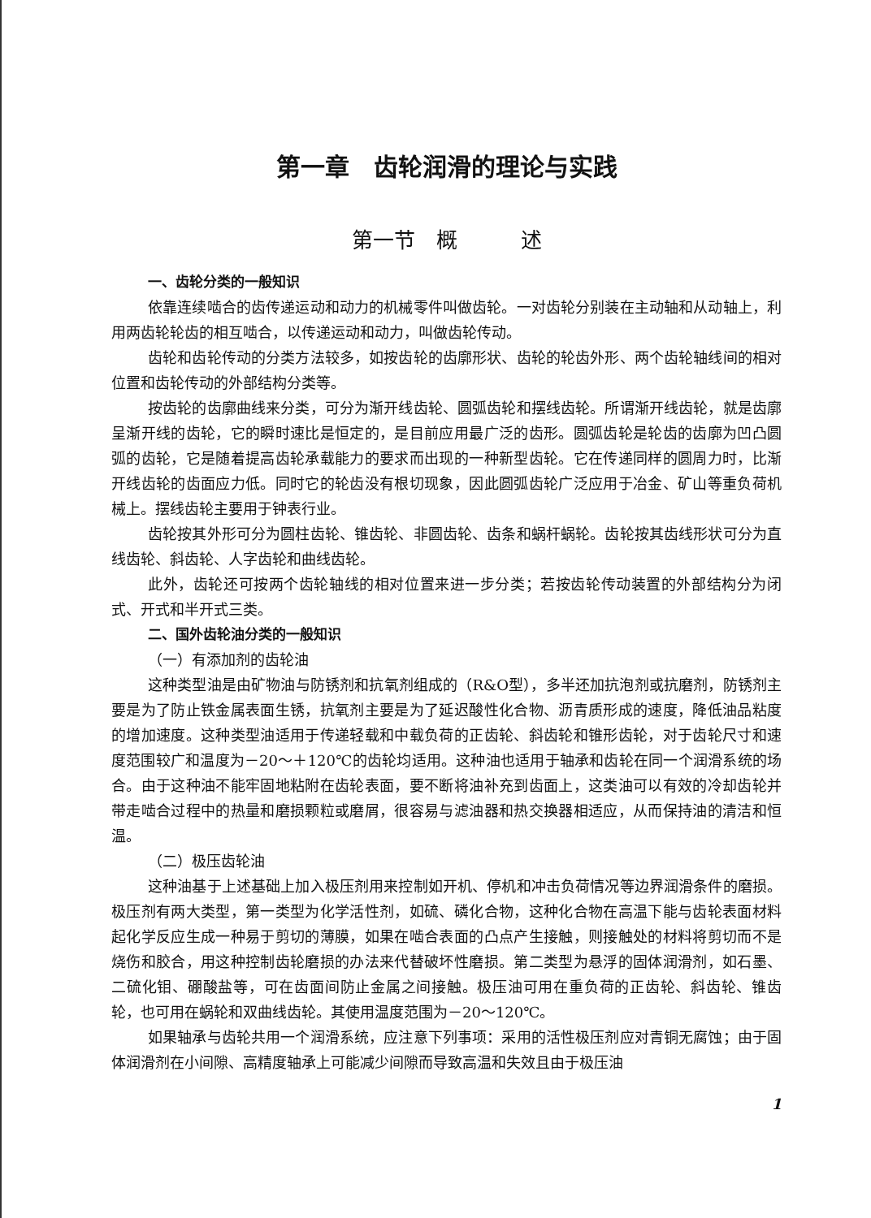第一章　齿轮润滑的理论与实践
第一节　概　　　述
一、齿轮分类的一般知识
依靠连续啮合的齿传递运动和动力的机械零件叫做齿轮。一对齿轮分别装在主动轴和从动轴上，利用两齿轮轮齿的相互啮合，以传递运动和动力，叫做齿轮传动。
齿轮和齿轮传动的分类方法较多，如按齿轮的齿廓形状、齿轮的轮齿外形、两个齿轮轴线间的相对位置和齿轮传动的外部结构分类等。
按齿轮的齿廓曲线来分类，可分为渐开线齿轮、圆弧齿轮和摆线齿轮。所谓渐开线齿轮，就是齿廓呈渐开线的齿轮，它的瞬时速比是恒定的，是目前应用最广泛的齿形。圆弧齿轮是轮齿的齿廓为凹凸圆弧的齿轮，它是随着提高齿轮承载能力的要求而出现的一种新型齿轮。它在传递同样的圆周力时，比渐开线齿轮的齿面应力低。同时它的轮齿没有根切现象，因此圆弧齿轮广泛应用于冶金、矿山等重负荷机械上。摆线齿轮主要用于钟表行业。
齿轮按其外形可分为圆柱齿轮、锥齿轮、非圆齿轮、齿条和蜗杆蜗轮。齿轮按其齿线形状可分为直线齿轮、斜齿轮、人字齿轮和曲线齿轮。
此外，齿轮还可按两个齿轮轴线的相对位置来进一步分类；若按齿轮传动装置的外部结构分为闭式、开式和半开式三类。
二、国外齿轮油分类的一般知识
（一）有添加剂的齿轮油
这种类型油是由矿物油与防锈剂和抗氧剂组成的（R&O型），多半还加抗泡剂或抗磨剂，防锈剂主要是为了防止铁金属表面生锈，抗氧剂主要是为了延迟酸性化合物、沥青质形成的速度，降低油品粘度的增加速度。这种类型油适用于传递轻载和中载负荷的正齿轮、斜齿轮和锥形齿轮，对于齿轮尺寸和速度范围较广和温度为－20～＋120℃的齿轮均适用。这种油也适用于轴承和齿轮在同一个润滑系统的场合。由于这种油不能牢固地粘附在齿轮表面，要不断将油补充到齿面上，这类油可以有效的冷却齿轮并带走啮合过程中的热量和磨损颗粒或磨屑，很容易与滤油器和热交换器相适应，从而保持油的清洁和恒温。
（二）极压齿轮油
这种油基于上述基础上加入极压剂用来控制如开机、停机和冲击负荷情况等边界润滑条件的磨损。极压剂有两大类型，第一类型为化学活性剂，如硫、磷化合物，这种化合物在高温下能与齿轮表面材料起化学反应生成一种易于剪切的薄膜，如果在啮合表面的凸点产生接触，则接触处的材料将剪切而不是烧伤和胶合，用这种控制齿轮磨损的办法来代替破坏性磨损。第二类型为悬浮的固体润滑剂，如石墨、二硫化钼、硼酸盐等，可在齿面间防止金属之间接触。极压油可用在重负荷的正齿轮、斜齿轮、锥齿轮，也可用在蜗轮和双曲线齿轮。其使用温度范围为－20～120℃。
如果轴承与齿轮共用一个润滑系统，应注意下列事项：采用的活性极压剂应对青铜无腐蚀；由于固体润滑剂在小间隙、高精度轴承上可能减少间隙而导致高温和失效且由于极压油
1